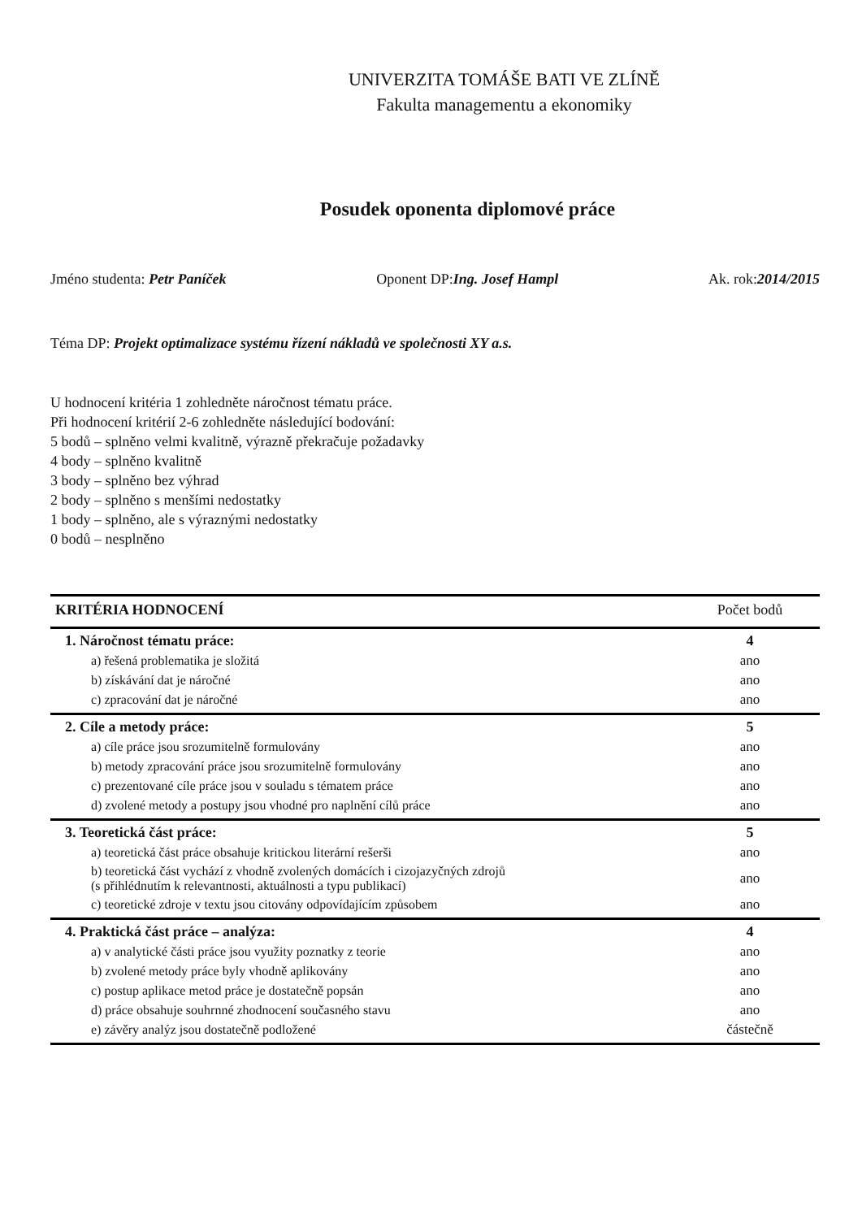UNIVERZITA TOMÁŠE BATI VE ZLÍNĚ
Fakulta managementu a ekonomiky
Posudek oponenta diplomové práce
Jméno studenta: Petr Paníček Oponent DP:Ing. Josef Hampl Ak. rok:2014/2015
Téma DP: Projekt optimalizace systému řízení nákladů ve společnosti XY a.s.
U hodnocení kritéria 1 zohledněte náročnost tématu práce.
Při hodnocení kritérií 2-6 zohledněte následující bodování:
5 bodů – splněno velmi kvalitně, výrazně překračuje požadavky
4 body – splněno kvalitně
3 body – splněno bez výhrad
2 body – splněno s menšími nedostatky
1 body – splněno, ale s výraznými nedostatky
0 bodů – nesplněno
| KRITÉRIA HODNOCENÍ | Počet bodů |
| --- | --- |
| 1. Náročnost tématu práce: | 4 |
| a) řešená problematika je složitá | ano |
| b) získávání dat je náročné | ano |
| c) zpracování dat je náročné | ano |
| 2. Cíle a metody práce: | 5 |
| a) cíle práce jsou srozumitelně formulovány | ano |
| b) metody zpracování práce jsou srozumitelně formulovány | ano |
| c) prezentované cíle práce jsou v souladu s tématem práce | ano |
| d) zvolené metody a postupy jsou vhodné pro naplnění cílů práce | ano |
| 3. Teoretická část práce: | 5 |
| a) teoretická část práce obsahuje kritickou literární rešerši | ano |
| b) teoretická část vychází z vhodně zvolených domácích i cizojazyčných zdrojů (s přihlédnutím k relevantnosti, aktuálnosti a typu publikací) | ano |
| c) teoretické zdroje v textu jsou citovány odpovídajícím způsobem | ano |
| 4. Praktická část práce – analýza: | 4 |
| a) v analytické části práce jsou využity poznatky z teorie | ano |
| b) zvolené metody práce byly vhodně aplikovány | ano |
| c) postup aplikace metod práce je dostatečně popsán | ano |
| d) práce obsahuje souhrnné zhodnocení současného stavu | ano |
| e) závěry analýz jsou dostatečně podložené | částečně |